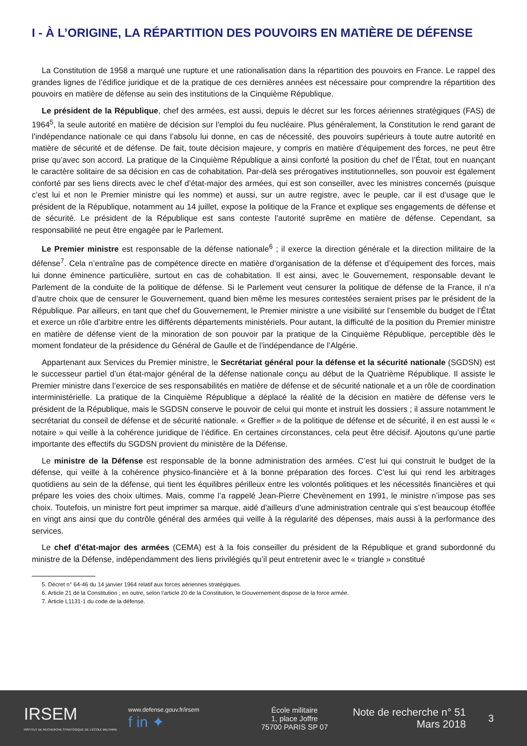I - À L’ORIGINE, LA RÉPARTITION DES POUVOIRS EN MATIÈRE DE DÉFENSE
La Constitution de 1958 a marqué une rupture et une rationalisation dans la répartition des pouvoirs en France. Le rappel des grandes lignes de l’édifice juridique et de la pratique de ces dernières années est nécessaire pour comprendre la répartition des pouvoirs en matière de défense au sein des institutions de la Cinquième République.
Le président de la République, chef des armées, est aussi, depuis le décret sur les forces aériennes stratégiques (FAS) de 1964<sup>5</sup>, la seule autorité en matière de décision sur l’emploi du feu nucléaire. Plus généralement, la Constitution le rend garant de l’indépendance nationale ce qui dans l’absolu lui donne, en cas de nécessité, des pouvoirs supérieurs à toute autre autorité en matière de sécurité et de défense. De fait, toute décision majeure, y compris en matière d’équipement des forces, ne peut être prise qu’avec son accord. La pratique de la Cinquième République a ainsi conforté la position du chef de l’État, tout en nuançant le caractère solitaire de sa décision en cas de cohabitation. Par-delà ses prérogatives institutionnelles, son pouvoir est également conforté par ses liens directs avec le chef d’état-major des armées, qui est son conseiller, avec les ministres concernés (puisque c’est lui et non le Premier ministre qui les nomme) et aussi, sur un autre registre, avec le peuple, car il est d’usage que le président de la République, notamment au 14 juillet, expose la politique de la France et explique ses engagements de défense et de sécurité. Le président de la République est sans conteste l’autorité suprême en matière de défense. Cependant, sa responsabilité ne peut être engagée par le Parlement.
Le Premier ministre est responsable de la défense nationale<sup>6</sup> ; il exerce la direction générale et la direction militaire de la défense<sup>7</sup>. Cela n’entraîne pas de compétence directe en matière d’organisation de la défense et d’équipement des forces, mais lui donne éminence particulière, surtout en cas de cohabitation. Il est ainsi, avec le Gouvernement, responsable devant le Parlement de la conduite de la politique de défense. Si le Parlement veut censurer la politique de défense de la France, il n’a d’autre choix que de censurer le Gouvernement, quand bien même les mesures contestées seraient prises par le président de la République. Par ailleurs, en tant que chef du Gouvernement, le Premier ministre a une visibilité sur l’ensemble du budget de l’État et exerce un rôle d’arbitre entre les différents départements ministériels. Pour autant, la difficulté de la position du Premier ministre en matière de défense vient de la minoration de son pouvoir par la pratique de la Cinquième République, perceptible dès le moment fondateur de la présidence du Général de Gaulle et de l’indépendance de l’Algérie.
Appartenant aux Services du Premier ministre, le Secrétariat général pour la défense et la sécurité nationale (SGDSN) est le successeur partiel d’un état-major général de la défense nationale conçu au début de la Quatrième République. Il assiste le Premier ministre dans l’exercice de ses responsabilités en matière de défense et de sécurité nationale et a un rôle de coordination interministérielle. La pratique de la Cinquième République a déplacé la réalité de la décision en matière de défense vers le président de la République, mais le SGDSN conserve le pouvoir de celui qui monte et instruit les dossiers ; il assure notamment le secrétariat du conseil de défense et de sécurité nationale. « Greffier » de la politique de défense et de sécurité, il en est aussi le « notaire » qui veille à la cohérence juridique de l’édifice. En certaines circonstances, cela peut être décisif. Ajoutons qu’une partie importante des effectifs du SGDSN provient du ministère de la Défense.
Le ministre de la Défense est responsable de la bonne administration des armées. C’est lui qui construit le budget de la défense, qui veille à la cohérence physico-financière et à la bonne préparation des forces. C’est lui qui rend les arbitrages quotidiens au sein de la défense, qui tient les équilibres périlleux entre les volontés politiques et les nécessités financières et qui prépare les voies des choix ultimes. Mais, comme l’a rappelé Jean-Pierre Chevènement en 1991, le ministre n’impose pas ses choix. Toutefois, un ministre fort peut imprimer sa marque, aidé d’ailleurs d’une administration centrale qui s’est beaucoup étoffée en vingt ans ainsi que du contrôle général des armées qui veille à la régularité des dépenses, mais aussi à la performance des services.
Le chef d’état-major des armées (CEMA) est à la fois conseiller du président de la République et grand subordonné du ministre de la Défense, indépendamment des liens privilégiés qu’il peut entretenir avec le « triangle » constitué
5. Décret n° 64-46 du 14 janvier 1964 relatif aux forces aériennes stratégiques.
6. Article 21 de la Constitution ; en outre, selon l’article 20 de la Constitution, le Gouvernement dispose de la force armée.
7. Article L1131-1 du code de la défense.
IRSEM
INSTITUT DE RECHERCHE STRATÉGIQUE DE L’ÉCOLE MILITAIRE
www.defense.gouv.fr/irsem
f in ✦
École militaire
1, place Joffre
75700 PARIS SP 07
Note de recherche n° 51
Mars 2018
3